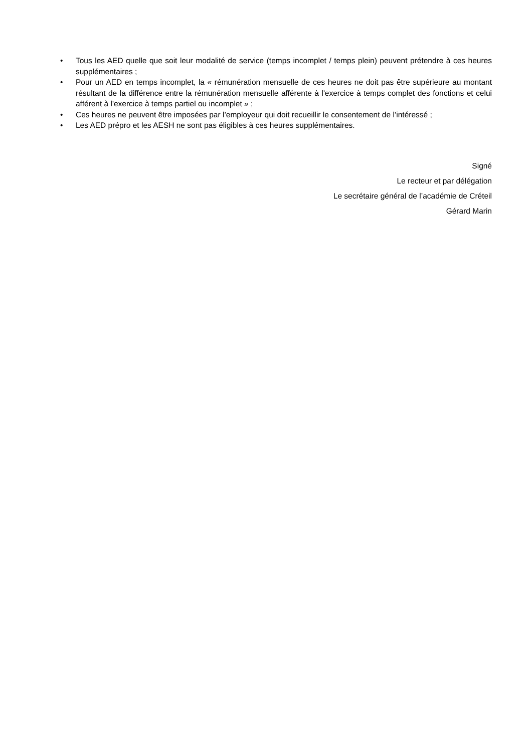• Tous les AED quelle que soit leur modalité de service (temps incomplet / temps plein) peuvent prétendre à ces heures supplémentaires ;
• Pour un AED en temps incomplet, la « rémunération mensuelle de ces heures ne doit pas être supérieure au montant résultant de la différence entre la rémunération mensuelle afférente à l'exercice à temps complet des fonctions et celui afférent à l'exercice à temps partiel ou incomplet » ;
• Ces heures ne peuvent être imposées par l’employeur qui doit recueillir le consentement de l’intéressé ;
• Les AED prépro et les AESH ne sont pas éligibles à ces heures supplémentaires.
Signé
Le recteur et par délégation
Le secrétaire général de l’académie de Créteil
Gérard Marin